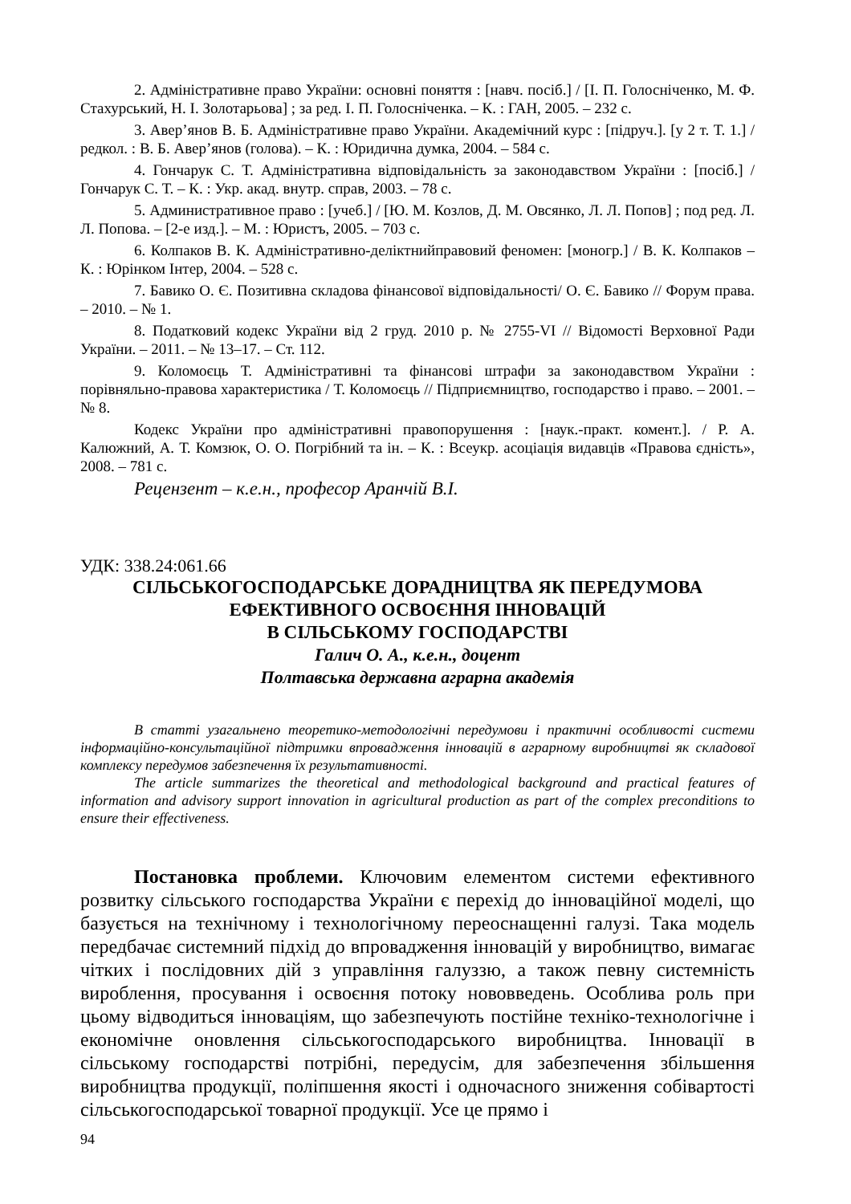2. Адміністративне право України: основні поняття : [навч. посіб.] / [І. П. Голосніченко, М. Ф. Стахурський, Н. І. Золотарьова] ; за ред. І. П. Голосніченка. – К. : ГАН, 2005. – 232 с.
3. Авер’янов В. Б. Адміністративне право України. Академічний курс : [підруч.]. [у 2 т. Т. 1.] / редкол. : В. Б. Авер’янов (голова). – К. : Юридична думка, 2004. – 584 с.
4. Гончарук С. Т. Адміністративна відповідальність за законодавством України : [посіб.] / Гончарук С. Т. – К. : Укр. акад. внутр. справ, 2003. – 78 с.
5. Административное право : [учеб.] / [Ю. М. Козлов, Д. М. Овсянко, Л. Л. Попов] ; под ред. Л. Л. Попова. – [2-е изд.]. – М. : Юристъ, 2005. – 703 с.
6. Колпаков В. К. Адміністративно-деліктнийправовий феномен: [моногр.] / В. К. Колпаков – К. : Юрінком Інтер, 2004. – 528 с.
7. Бавико О. Є. Позитивна складова фінансової відповідальності/ О. Є. Бавико // Форум права. – 2010. – № 1.
8. Податковий кодекс України від 2 груд. 2010 р. № 2755-VI // Відомості Верховної Ради України. – 2011. – № 13–17. – Ст. 112.
9. Коломоєць Т. Адміністративні та фінансові штрафи за законодавством України : порівняльно-правова характеристика / Т. Коломоєць // Підприємництво, господарство і право. – 2001. – № 8.
Кодекс України про адміністративні правопорушення : [наук.-практ. комент.]. / Р. А. Калюжний, А. Т. Комзюк, О. О. Погрібний та ін. – К. : Всеукр. асоціація видавців «Правова єдність», 2008. – 781 с.
Рецензент – к.е.н., професор Аранчій В.І.
УДК: 338.24:061.66
СІЛЬСЬКОГОСПОДАРСЬКЕ ДОРАДНИЦТВА ЯК ПЕРЕДУМОВА
ЕФЕКТИВНОГО ОСВОЄННЯ ІННОВАЦІЙ
В СІЛЬСЬКОМУ ГОСПОДАРСТВІ
Галич О. А., к.е.н., доцент
Полтавська державна аграрна академія
В статті узагальнено теоретико-методологічні передумови і практичні особливості системи інформаційно-консультаційної підтримки впровадження інновацій в аграрному виробництві як складової комплексу передумов забезпечення їх результативності.
The article summarizes the theoretical and methodological background and practical features of information and advisory support innovation in agricultural production as part of the complex preconditions to ensure their effectiveness.
Постановка проблеми. Ключовим елементом системи ефективного розвитку сільського господарства України є перехід до інноваційної моделі, що базується на технічному і технологічному переоснащенні галузі. Така модель передбачає системний підхід до впровадження інновацій у виробництво, вимагає чітких і послідовних дій з управління галуззю, а також певну системність вироблення, просування і освоєння потоку нововведень. Особлива роль при цьому відводиться інноваціям, що забезпечують постійне техніко-технологічне і економічне оновлення сільськогосподарського виробництва. Інновації в сільському господарстві потрібні, передусім, для забезпечення збільшення виробництва продукції, поліпшення якості і одночасного зниження собівартості сільськогосподарської товарної продукції. Усе це прямо і
94